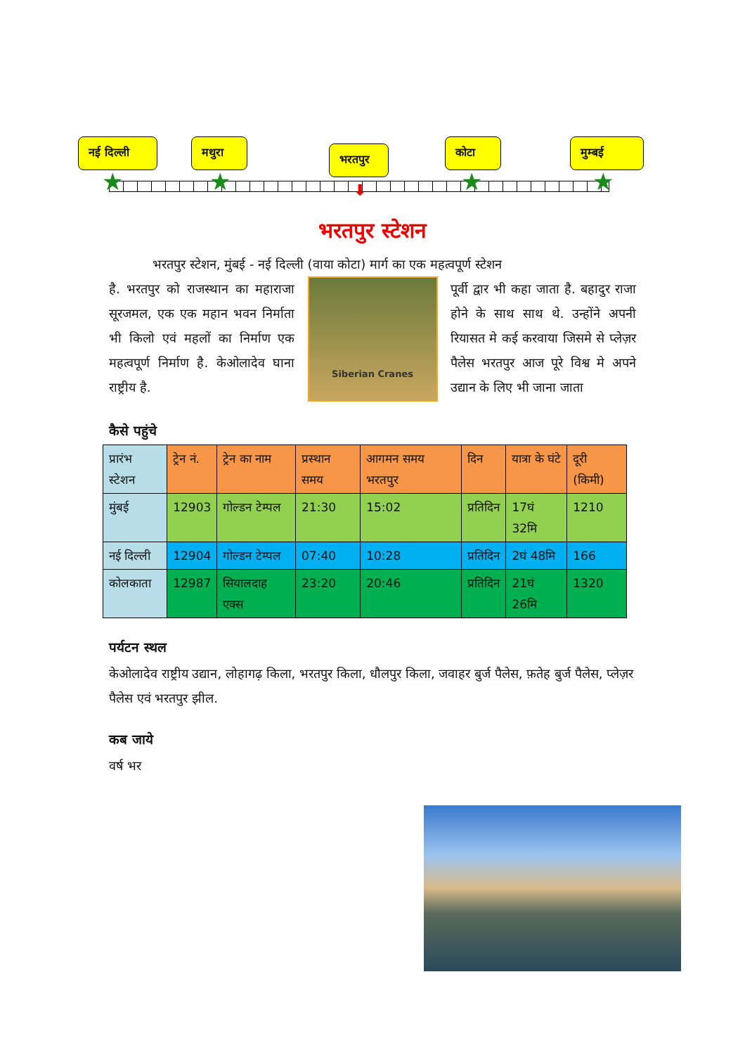नई दिल्ली
मथुरा
भरतपुर
कोटा मुम्बई
★ ★ ★ ★ ⬇
भरतपुर स्टेशन
भरतपुर स्टेशन, मुंबई - नई दिल्ली (वाया कोटा) मार्ग का एक महत्वपूर्ण स्टेशन
है. भरतपुर को राजस्थान का महाराजा सूरजमल, एक एक महान भवन निर्माता भी किलो एवं महलों का निर्माण एक महत्वपूर्ण निर्माण है. केओलादेव घाना राष्ट्रीय है.
Siberian Cranes
पूर्वी द्वार भी कहा जाता है. बहादुर राजा होने के साथ साथ थे. उन्होंने अपनी रियासत मे कई करवाया जिसमे से प्लेज़र पैलेस भरतपुर आज पूरे विश्व मे अपने उद्यान के लिए भी जाना जाता
कैसे पहुंचे
| प्रारंभ स्टेशन | ट्रेन नं. | ट्रेन का नाम | प्रस्थान समय | आगमन समय भरतपुर | दिन | यात्रा के घंटे | दूरी (किमी) |
| --- | --- | --- | --- | --- | --- | --- | --- |
| मुंबई | 12903 | गोल्डन टेम्पल | 21:30 | 15:02 | प्रतिदिन | 17घं 32मि | 1210 |
| नई दिल्ली | 12904 | गोल्डन टेम्पल | 07:40 | 10:28 | प्रतिदिन | 2घं 48मि | 166 |
| कोलकाता | 12987 | सियालदाह एक्स | 23:20 | 20:46 | प्रतिदिन | 21घं 26मि | 1320 |
पर्यटन स्थल
केओलादेव राष्ट्रीय उद्यान, लोहागढ़ किला, भरतपुर किला, धौलपुर किला, जवाहर बुर्ज पैलेस, फ़तेह बुर्ज पैलेस, प्लेज़र पैलेस एवं भरतपुर झील.
कब जाये
वर्ष भर